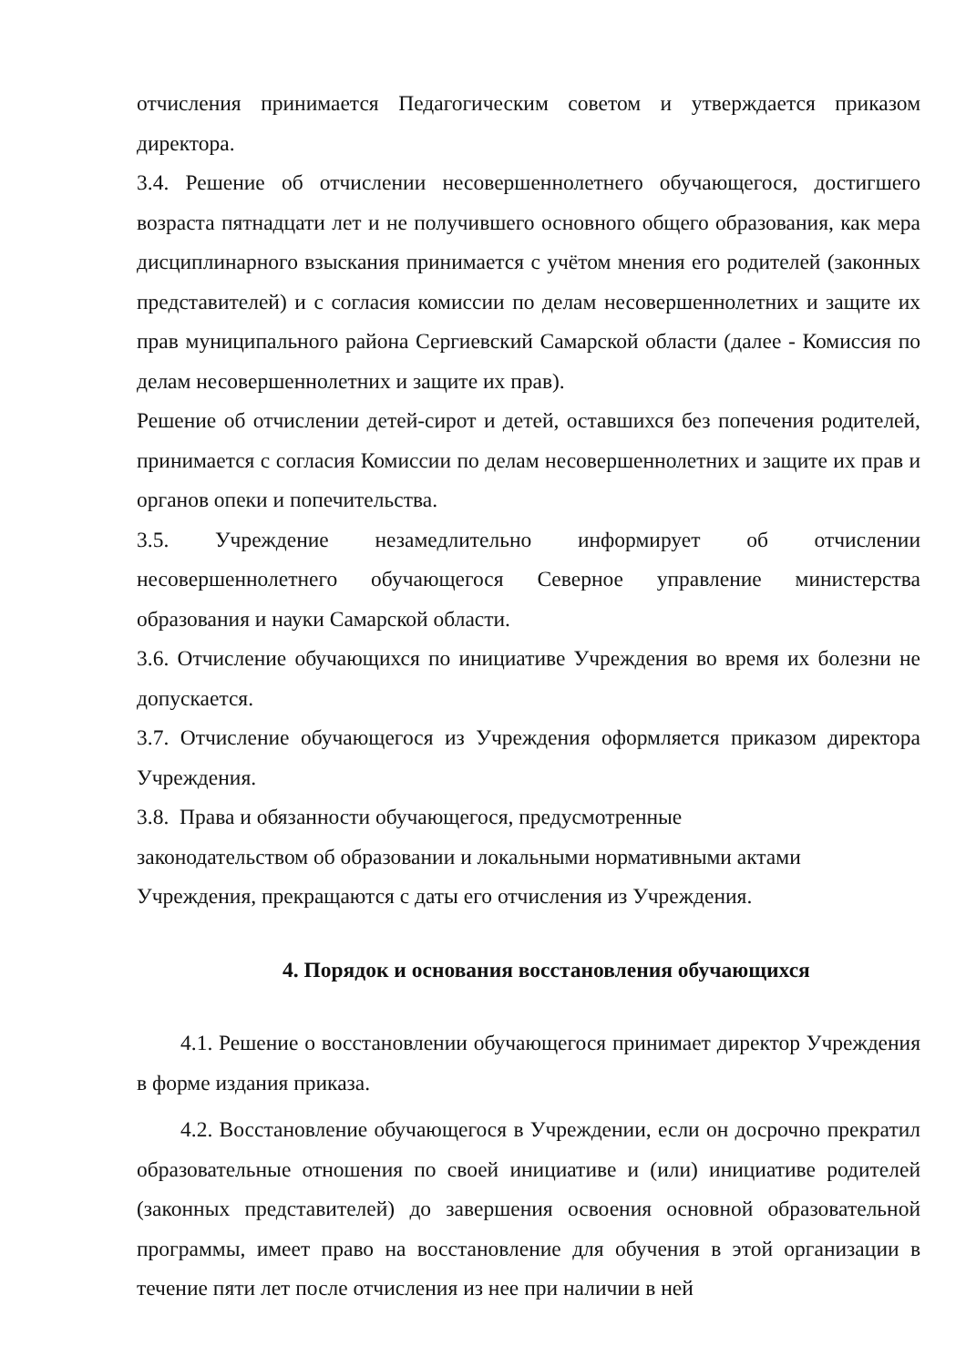отчисления принимается Педагогическим советом и утверждается приказом директора.
3.4. Решение об отчислении несовершеннолетнего обучающегося, достигшего возраста пятнадцати лет и не получившего основного общего образования, как мера дисциплинарного взыскания принимается с учётом мнения его родителей (законных представителей) и с согласия комиссии по делам несовершеннолетних и защите их прав муниципального района Сергиевский Самарской области (далее - Комиссия по делам несовершеннолетних и защите их прав).
Решение об отчислении детей-сирот и детей, оставшихся без попечения родителей, принимается с согласия Комиссии по делам несовершеннолетних и защите их прав и органов опеки и попечительства.
3.5. Учреждение незамедлительно информирует об отчислении несовершеннолетнего обучающегося Северное управление министерства образования и науки Самарской области.
3.6. Отчисление обучающихся по инициативе Учреждения во время их болезни не допускается.
3.7. Отчисление обучающегося из Учреждения оформляется приказом директора Учреждения.
3.8. Права и обязанности обучающегося, предусмотренные
законодательством об образовании и локальными нормативными актами
Учреждения, прекращаются с даты его отчисления из Учреждения.
4. Порядок и основания восстановления обучающихся
4.1. Решение о восстановлении обучающегося принимает директор Учреждения в форме издания приказа.
4.2. Восстановление обучающегося в Учреждении, если он досрочно прекратил образовательные отношения по своей инициативе и (или) инициативе родителей (законных представителей) до завершения освоения основной образовательной программы, имеет право на восстановление для обучения в этой организации в течение пяти лет после отчисления из нее при наличии в ней